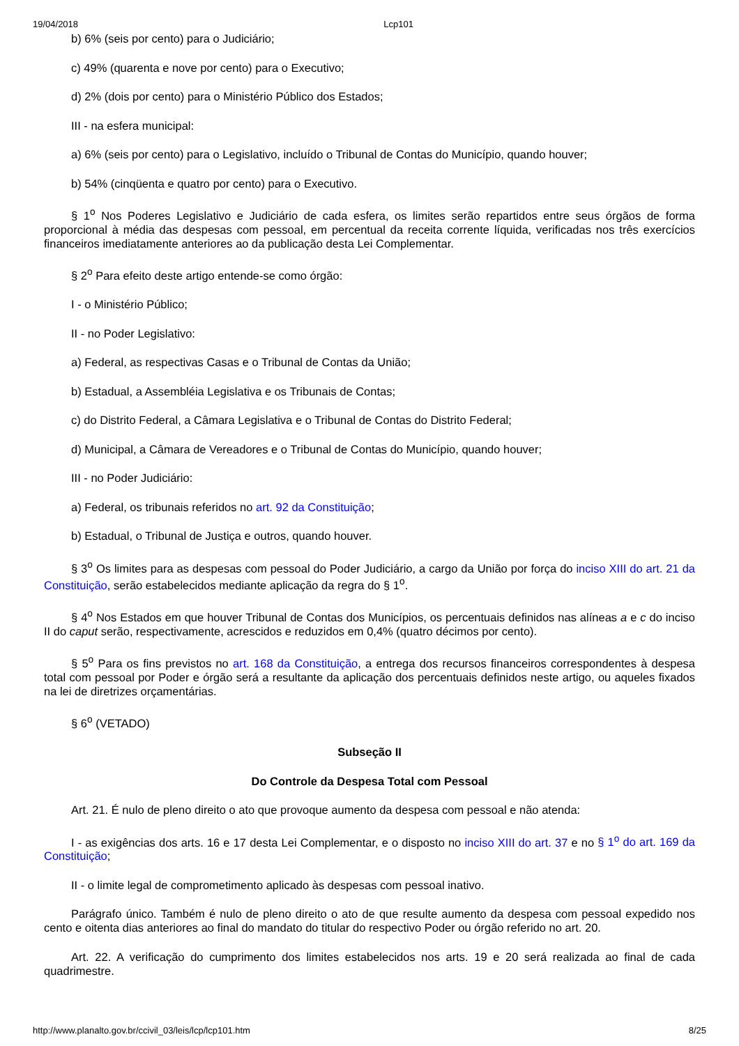19/04/2018 Lcp101
b) 6% (seis por cento) para o Judiciário;
c) 49% (quarenta e nove por cento) para o Executivo;
d) 2% (dois por cento) para o Ministério Público dos Estados;
III - na esfera municipal:
a) 6% (seis por cento) para o Legislativo, incluído o Tribunal de Contas do Município, quando houver;
b) 54% (cinqüenta e quatro por cento) para o Executivo.
§ 1<sup>o</sup> Nos Poderes Legislativo e Judiciário de cada esfera, os limites serão repartidos entre seus órgãos de forma proporcional à média das despesas com pessoal, em percentual da receita corrente líquida, verificadas nos três exercícios financeiros imediatamente anteriores ao da publicação desta Lei Complementar.
§ 2<sup>o</sup> Para efeito deste artigo entende-se como órgão:
I - o Ministério Público;
II - no Poder Legislativo:
a) Federal, as respectivas Casas e o Tribunal de Contas da União;
b) Estadual, a Assembléia Legislativa e os Tribunais de Contas;
c) do Distrito Federal, a Câmara Legislativa e o Tribunal de Contas do Distrito Federal;
d) Municipal, a Câmara de Vereadores e o Tribunal de Contas do Município, quando houver;
III - no Poder Judiciário:
a) Federal, os tribunais referidos no art. 92 da Constituição;
b) Estadual, o Tribunal de Justiça e outros, quando houver.
§ 3<sup>o</sup> Os limites para as despesas com pessoal do Poder Judiciário, a cargo da União por força do inciso XIII do art. 21 da Constituição, serão estabelecidos mediante aplicação da regra do § 1<sup>o</sup>.
§ 4<sup>o</sup> Nos Estados em que houver Tribunal de Contas dos Municípios, os percentuais definidos nas alíneas a e c do inciso II do caput serão, respectivamente, acrescidos e reduzidos em 0,4% (quatro décimos por cento).
§ 5<sup>o</sup> Para os fins previstos no art. 168 da Constituição, a entrega dos recursos financeiros correspondentes à despesa total com pessoal por Poder e órgão será a resultante da aplicação dos percentuais definidos neste artigo, ou aqueles fixados na lei de diretrizes orçamentárias.
§ 6<sup>o</sup> (VETADO)
Subseção II
Do Controle da Despesa Total com Pessoal
Art. 21. É nulo de pleno direito o ato que provoque aumento da despesa com pessoal e não atenda:
I - as exigências dos arts. 16 e 17 desta Lei Complementar, e o disposto no inciso XIII do art. 37 e no § 1<sup>o</sup> do art. 169 da Constituição;
II - o limite legal de comprometimento aplicado às despesas com pessoal inativo.
Parágrafo único. Também é nulo de pleno direito o ato de que resulte aumento da despesa com pessoal expedido nos cento e oitenta dias anteriores ao final do mandato do titular do respectivo Poder ou órgão referido no art. 20.
Art. 22. A verificação do cumprimento dos limites estabelecidos nos arts. 19 e 20 será realizada ao final de cada quadrimestre.
http://www.planalto.gov.br/ccivil_03/leis/lcp/lcp101.htm 8/25